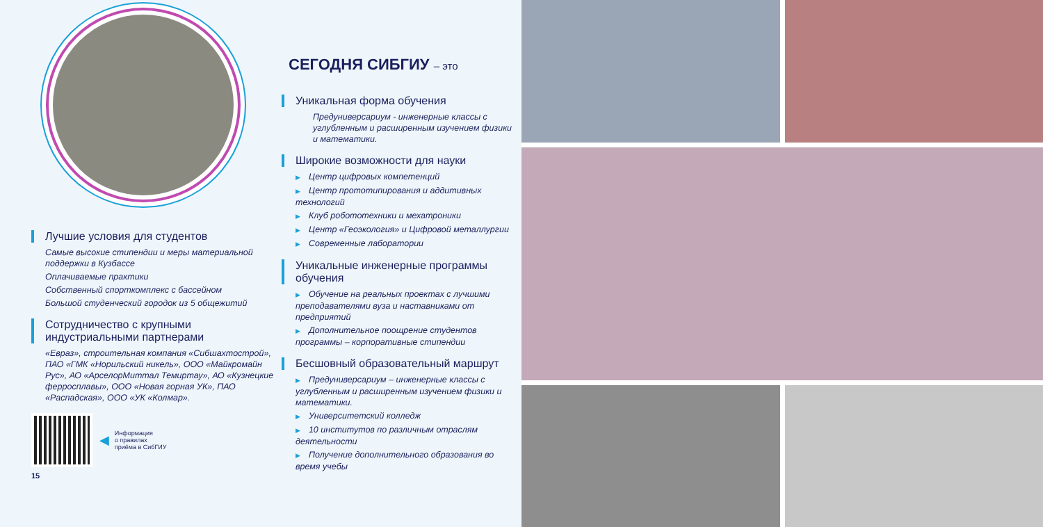Лучшие условия для студентов
Самые высокие стипендии и меры материальной поддержки в Кузбассе
Оплачиваемые практики
Собственный спорткомплекс с бассейном
Большой студенческий городок из 5 общежитий
Сотрудничество с крупными индустриальными партнерами
«Евраз», строительная компания «Сибшахтострой», ПАО «ГМК «Норильский никель», ООО «Майкромайн Рус», АО «АрселорМиттал Темиртау», АО «Кузнецкие ферросплавы», ООО «Новая горная УК», ПАО «Распадская», ООО «УК «Колмар».
◀ Информация
о правилах
приёма в СибГИУ
15
СЕГОДНЯ СИБГИУ – это
Уникальная форма обучения
Предуниверсариум - инженерные классы с углубленным и расширенным изучением физики и математики.
Широкие возможности для науки
▶ Центр цифровых компетенций
▶ Центр прототипирования и аддитивных технологий
▶ Клуб робототехники и мехатроники
▶ Центр «Геоэкология» и Цифровой металлургии
▶ Современные лаборатории
Уникальные инженерные программы обучения
▶ Обучение на реальных проектах с лучшими преподавателями вуза и наставниками от предприятий
▶ Дополнительное поощрение студентов программы – корпоративные стипендии
Бесшовный образовательный маршрут
▶ Предуниверсариум – инженерные классы с углубленным и расширенным изучением физики и математики.
▶ Университетский колледж
▶ 10 институтов по различным отраслям деятельности
▶ Получение дополнительного образования во время учебы